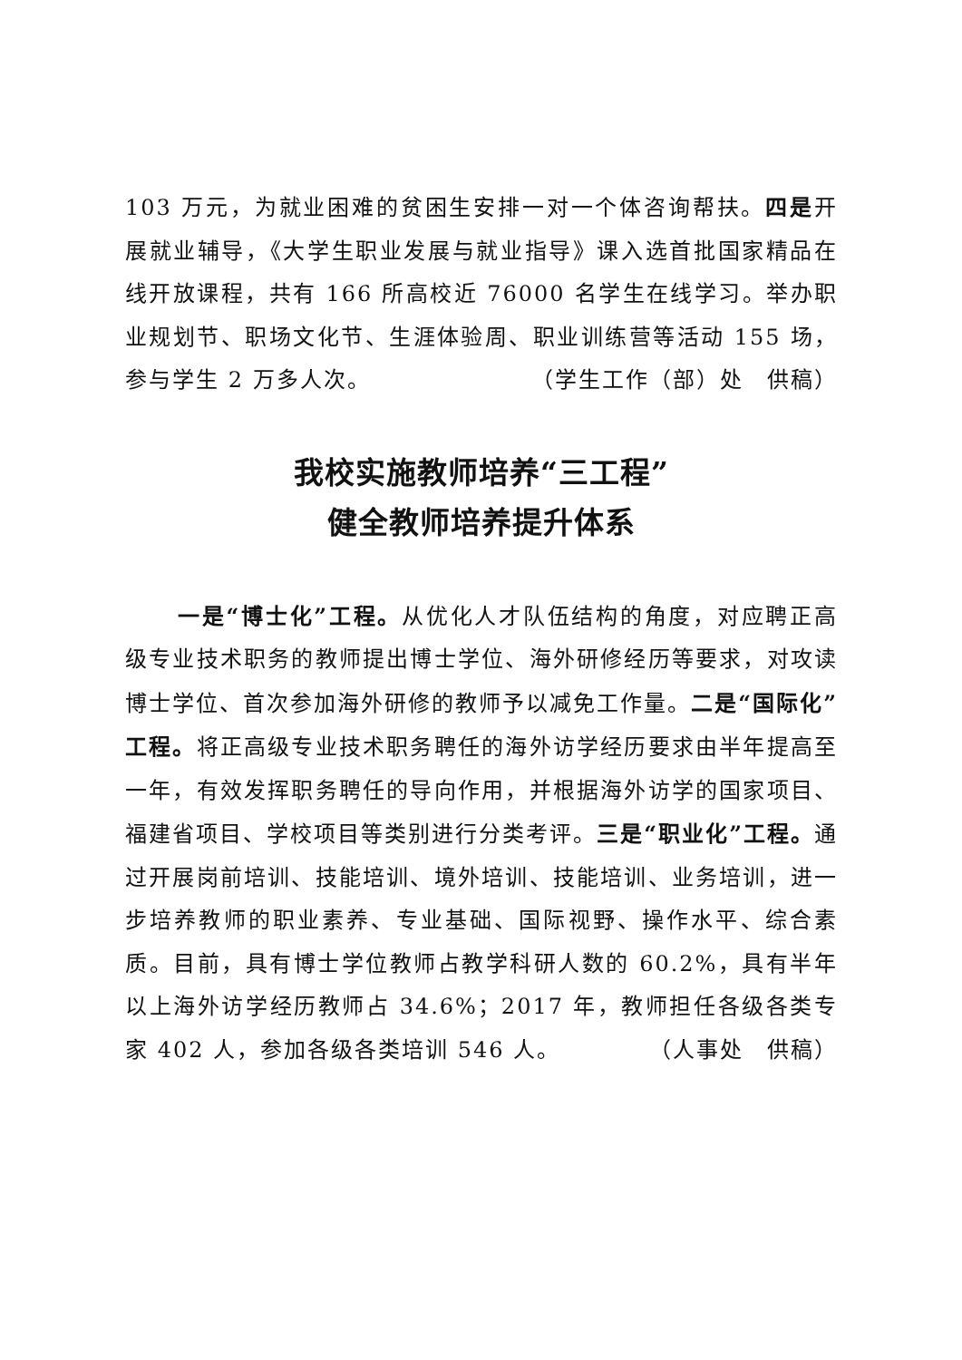103 万元，为就业困难的贫困生安排一对一个体咨询帮扶。四是开展就业辅导，《大学生职业发展与就业指导》课入选首批国家精品在线开放课程，共有 166 所高校近 76000 名学生在线学习。举办职业规划节、职场文化节、生涯体验周、职业训练营等活动 155 场，参与学生 2 万多人次。 （学生工作（部）处　供稿）
我校实施教师培养“三工程”
健全教师培养提升体系
一是“博士化”工程。从优化人才队伍结构的角度，对应聘正高级专业技术职务的教师提出博士学位、海外研修经历等要求，对攻读博士学位、首次参加海外研修的教师予以减免工作量。二是“国际化”工程。将正高级专业技术职务聘任的海外访学经历要求由半年提高至一年，有效发挥职务聘任的导向作用，并根据海外访学的国家项目、福建省项目、学校项目等类别进行分类考评。三是“职业化”工程。通过开展岗前培训、技能培训、境外培训、技能培训、业务培训，进一步培养教师的职业素养、专业基础、国际视野、操作水平、综合素质。目前，具有博士学位教师占教学科研人数的 60.2%，具有半年以上海外访学经历教师占 34.6%；2017 年，教师担任各级各类专家 402 人，参加各级各类培训 546 人。 （人事处　供稿）